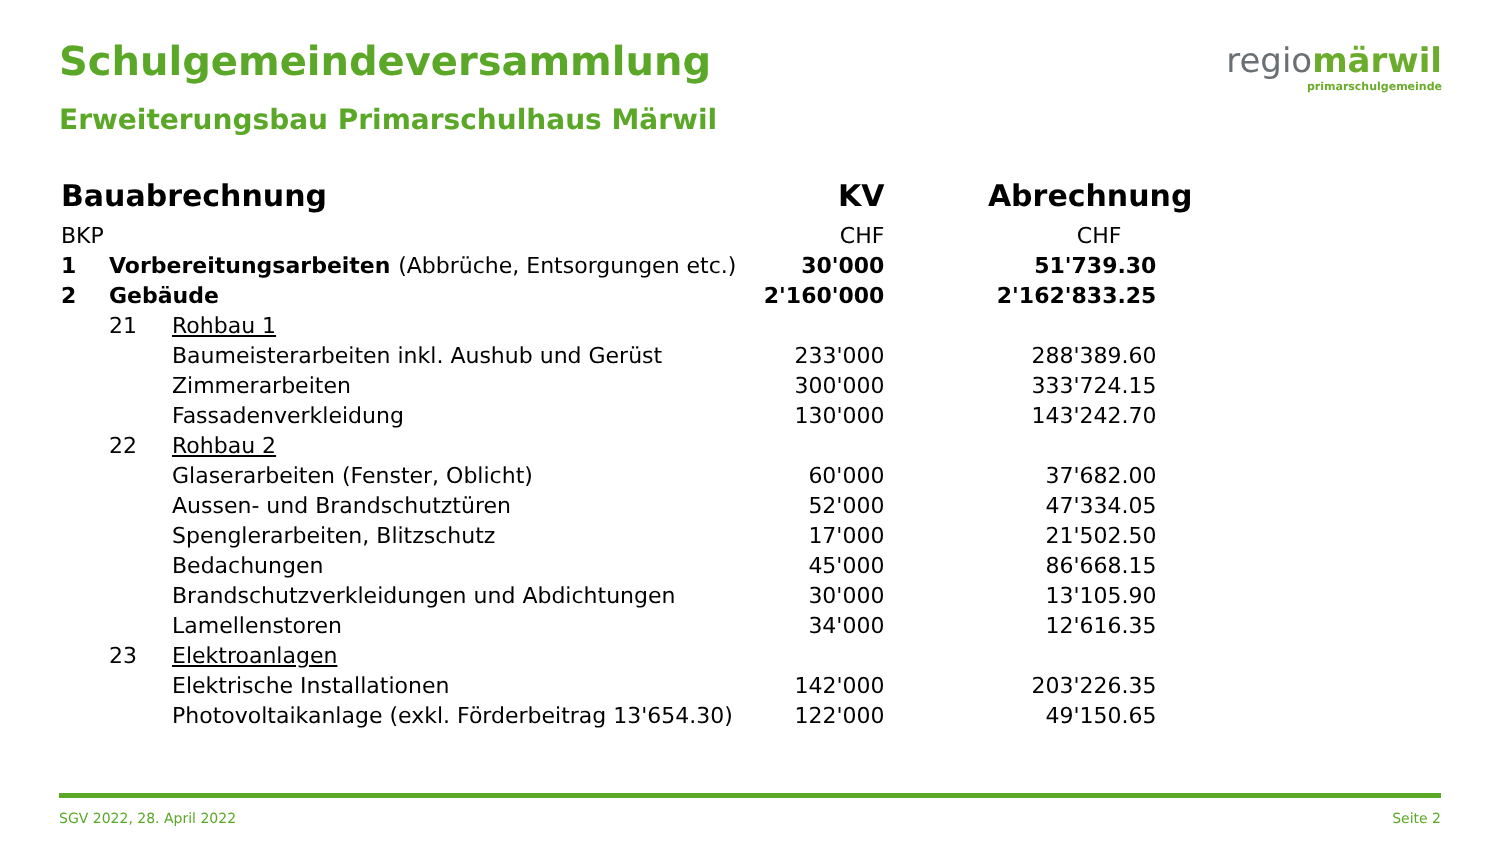Schulgemeindeversammlung
Erweiterungsbau Primarschulhaus Märwil
regiomärwil
primarschulgemeinde
| Bauabrechnung | | | KV | Abrechnung |
| --- | --- | --- | --- | --- |
| BKP | | | CHF | CHF |
| 1 | Vorbereitungsarbeiten (Abbrüche, Entsorgungen etc.) | | 30'000 | 51'739.30 |
| 2 | Gebäude | | 2'160'000 | 2'162'833.25 |
| | 21 | Rohbau 1 | | |
| | | Baumeisterarbeiten inkl. Aushub und Gerüst | 233'000 | 288'389.60 |
| | | Zimmerarbeiten | 300'000 | 333'724.15 |
| | | Fassadenverkleidung | 130'000 | 143'242.70 |
| | 22 | Rohbau 2 | | |
| | | Glaserarbeiten (Fenster, Oblicht) | 60'000 | 37'682.00 |
| | | Aussen- und Brandschutztüren | 52'000 | 47'334.05 |
| | | Spenglerarbeiten, Blitzschutz | 17'000 | 21'502.50 |
| | | Bedachungen | 45'000 | 86'668.15 |
| | | Brandschutzverkleidungen und Abdichtungen | 30'000 | 13'105.90 |
| | | Lamellenstoren | 34'000 | 12'616.35 |
| | 23 | Elektroanlagen | | |
| | | Elektrische Installationen | 142'000 | 203'226.35 |
| | | Photovoltaikanlage (exkl. Förderbeitrag 13'654.30) | 122'000 | 49'150.65 |
SGV 2022, 28. April 2022 Seite 2